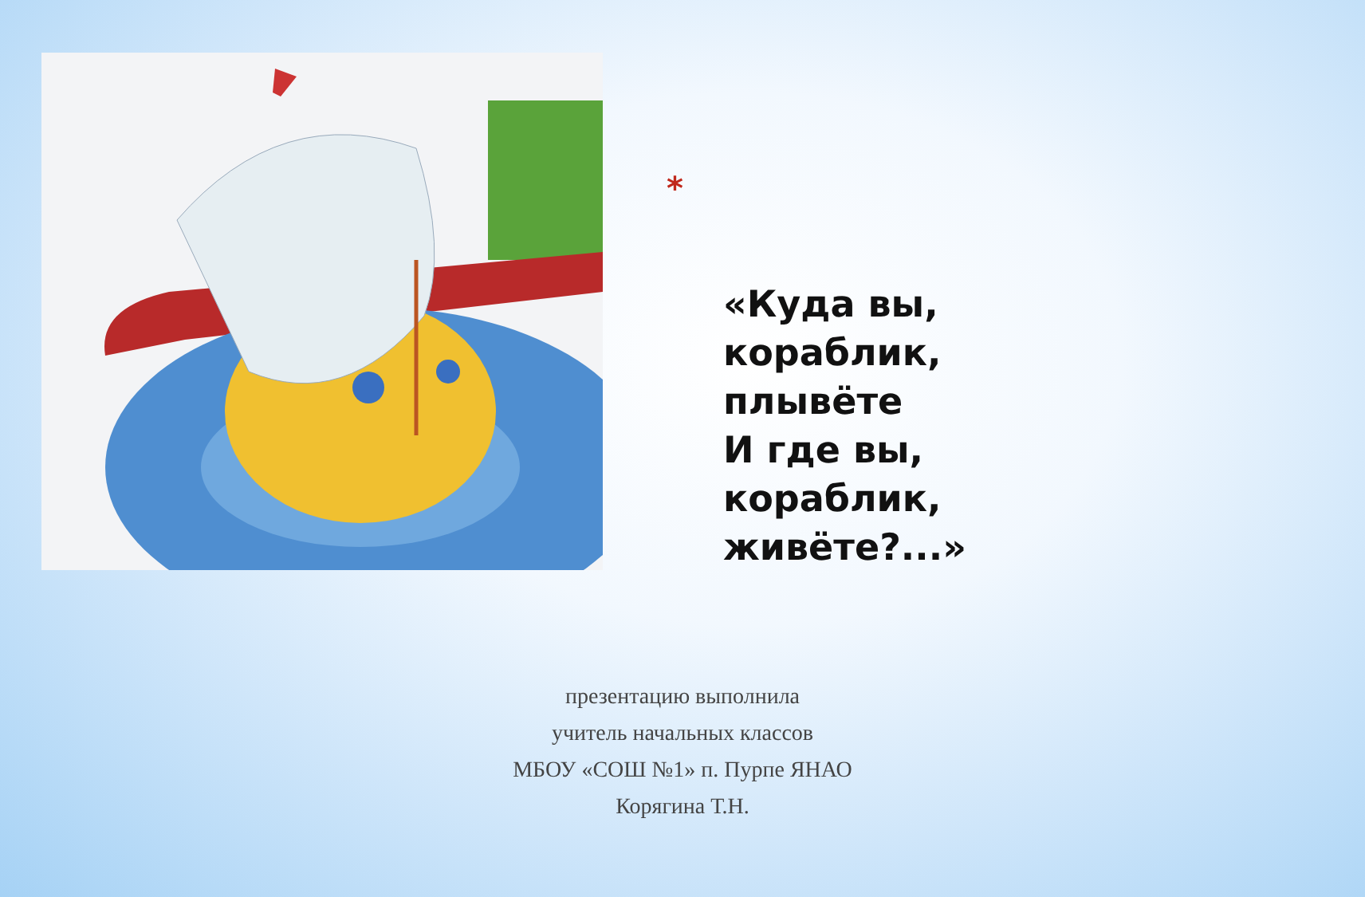*
«Куда вы, кораблик, плывёте
И где вы, кораблик, живёте?...»
презентацию выполнила
учитель начальных классов
МБОУ «СОШ №1» п. Пурпе ЯНАО
Корягина Т.Н.